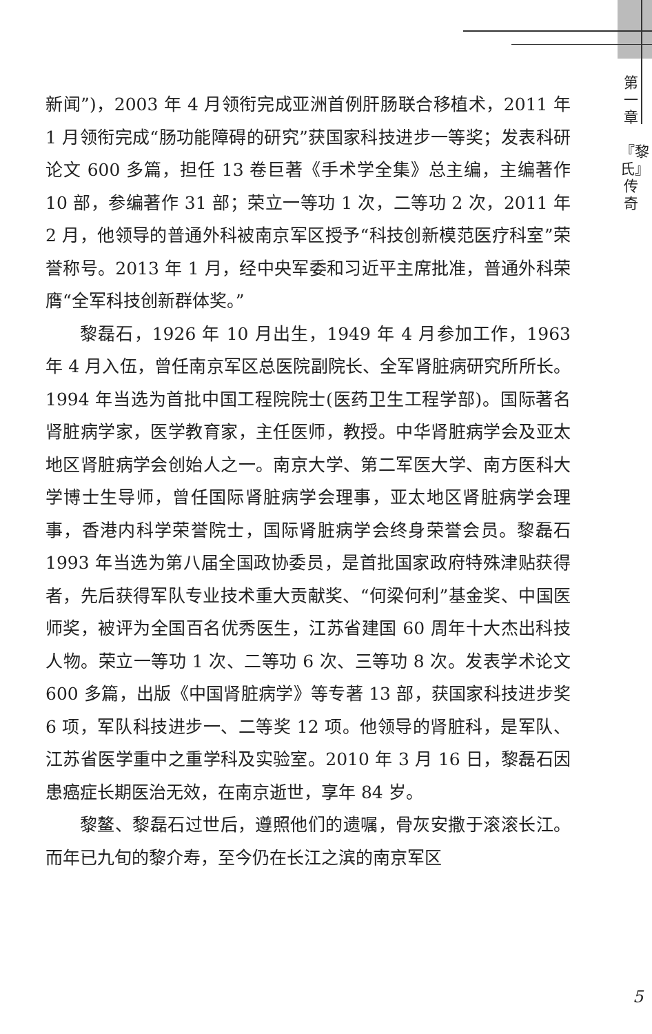第
一
章
『黎氏』传奇
新闻”)，2003 年 4 月领衔完成亚洲首例肝肠联合移植术，2011 年 1 月领衔完成“肠功能障碍的研究”获国家科技进步一等奖；发表科研论文 600 多篇，担任 13 卷巨著《手术学全集》总主编，主编著作 10 部，参编著作 31 部；荣立一等功 1 次，二等功 2 次，2011 年 2 月，他领导的普通外科被南京军区授予“科技创新模范医疗科室”荣誉称号。2013 年 1 月，经中央军委和习近平主席批准，普通外科荣膺“全军科技创新群体奖。”
黎磊石，1926 年 10 月出生，1949 年 4 月参加工作，1963 年 4 月入伍，曾任南京军区总医院副院长、全军肾脏病研究所所长。1994 年当选为首批中国工程院院士(医药卫生工程学部)。国际著名肾脏病学家，医学教育家，主任医师，教授。中华肾脏病学会及亚太地区肾脏病学会创始人之一。南京大学、第二军医大学、南方医科大学博士生导师，曾任国际肾脏病学会理事，亚太地区肾脏病学会理事，香港内科学荣誉院士，国际肾脏病学会终身荣誉会员。黎磊石 1993 年当选为第八届全国政协委员，是首批国家政府特殊津贴获得者，先后获得军队专业技术重大贡献奖、“何梁何利”基金奖、中国医师奖，被评为全国百名优秀医生，江苏省建国 60 周年十大杰出科技人物。荣立一等功 1 次、二等功 6 次、三等功 8 次。发表学术论文 600 多篇，出版《中国肾脏病学》等专著 13 部，获国家科技进步奖 6 项，军队科技进步一、二等奖 12 项。他领导的肾脏科，是军队、江苏省医学重中之重学科及实验室。2010 年 3 月 16 日，黎磊石因患癌症长期医治无效，在南京逝世，享年 84 岁。
黎鳌、黎磊石过世后，遵照他们的遗嘱，骨灰安撒于滚滚长江。而年已九旬的黎介寿，至今仍在长江之滨的南京军区
5